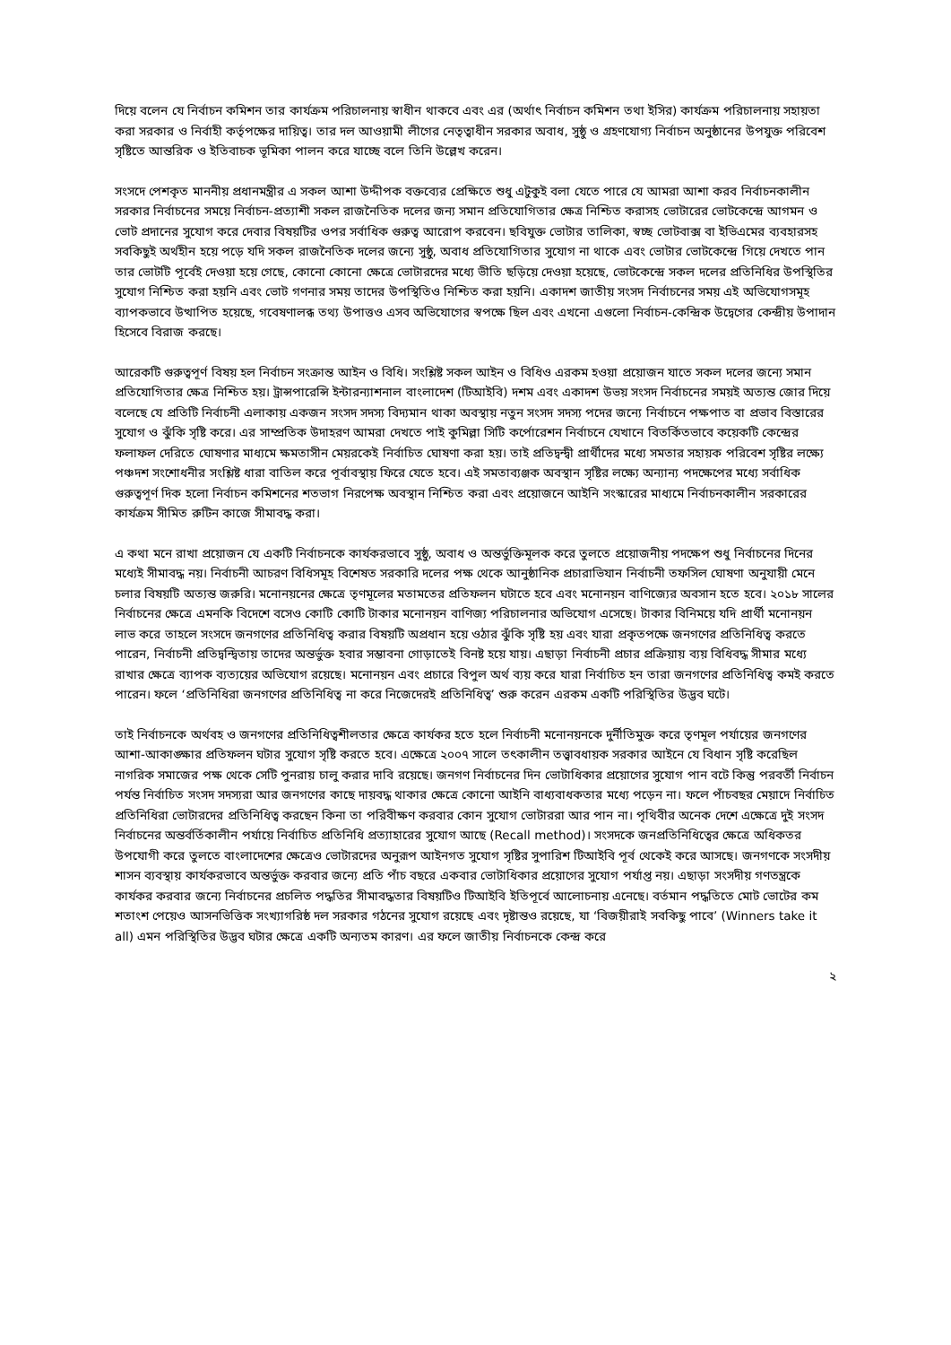দিয়ে বলেন যে নির্বাচন কমিশন তার কার্যক্রম পরিচালনায় স্বাধীন থাকবে এবং এর (অর্থাৎ নির্বাচন কমিশন তথা ইসির) কার্যক্রম পরিচালনায় সহায়তা করা সরকার ও নির্বাহী কর্তৃপক্ষের দায়িত্ব। তার দল আওয়ামী লীগের নেতৃত্বাধীন সরকার অবাধ, সুষ্ঠু ও গ্রহণযোগ্য নির্বাচন অনুষ্ঠানের উপযুক্ত পরিবেশ সৃষ্টিতে আন্তরিক ও ইতিবাচক ভূমিকা পালন করে যাচ্ছে বলে তিনি উল্লেখ করেন।
সংসদে পেশকৃত মাননীয় প্রধানমন্ত্রীর এ সকল আশা উদ্দীপক বক্তব্যের প্রেক্ষিতে শুধু এটুকুই বলা যেতে পারে যে আমরা আশা করব নির্বাচনকালীন সরকার নির্বাচনের সময়ে নির্বাচন-প্রত্যাশী সকল রাজনৈতিক দলের জন্য সমান প্রতিযোগিতার ক্ষেত্র নিশ্চিত করাসহ ভোটারের ভোটকেন্দ্রে আগমন ও ভোট প্রদানের সুযোগ করে দেবার বিষয়টির ওপর সর্বাধিক গুরুত্ব আরোপ করবেন। ছবিযুক্ত ভোটার তালিকা, স্বচ্ছ ভোটবাক্স বা ইভিএমের ব্যবহারসহ সবকিছুই অর্থহীন হয়ে পড়ে যদি সকল রাজনৈতিক দলের জন্যে সুষ্ঠু, অবাধ প্রতিযোগিতার সুযোগ না থাকে এবং ভোটার ভোটকেন্দ্রে গিয়ে দেখতে পান তার ভোটটি পূর্বেই দেওয়া হয়ে গেছে, কোনো কোনো ক্ষেত্রে ভোটারদের মধ্যে ভীতি ছড়িয়ে দেওয়া হয়েছে, ভোটকেন্দ্রে সকল দলের প্রতিনিধির উপস্থিতির সুযোগ নিশ্চিত করা হয়নি এবং ভোট গণনার সময় তাদের উপস্থিতিও নিশ্চিত করা হয়নি। একাদশ জাতীয় সংসদ নির্বাচনের সময় এই অভিযোগসমূহ ব্যাপকভাবে উত্থাপিত হয়েছে, গবেষণালব্ধ তথ্য উপাত্তও এসব অভিযোগের স্বপক্ষে ছিল এবং এখনো এগুলো নির্বাচন-কেন্দ্রিক উদ্বেগের কেন্দ্রীয় উপাদান হিসেবে বিরাজ করছে।
আরেকটি গুরুত্বপূর্ণ বিষয় হল নির্বাচন সংক্রান্ত আইন ও বিধি। সংশ্লিষ্ট সকল আইন ও বিধিও এরকম হওয়া প্রয়োজন যাতে সকল দলের জন্যে সমান প্রতিযোগিতার ক্ষেত্র নিশ্চিত হয়। ট্রান্সপারেন্সি ইন্টারন্যাশনাল বাংলাদেশ (টিআইবি) দশম এবং একাদশ উভয় সংসদ নির্বাচনের সময়ই অত্যন্ত জোর দিয়ে বলেছে যে প্রতিটি নির্বাচনী এলাকায় একজন সংসদ সদস্য বিদ্যমান থাকা অবস্থায় নতুন সংসদ সদস্য পদের জন্যে নির্বাচনে পক্ষপাত বা প্রভাব বিস্তারের সুযোগ ও ঝুঁকি সৃষ্টি করে। এর সাম্প্রতিক উদাহরণ আমরা দেখতে পাই কুমিল্লা সিটি কর্পোরেশন নির্বাচনে যেখানে বিতর্কিতভাবে কয়েকটি কেন্দ্রের ফলাফল দেরিতে ঘোষণার মাধ্যমে ক্ষমতাসীন মেয়রকেই নির্বাচিত ঘোষণা করা হয়। তাই প্রতিদ্বন্দ্বী প্রার্থীদের মধ্যে সমতার সহায়ক পরিবেশ সৃষ্টির লক্ষ্যে পঞ্চদশ সংশোধনীর সংশ্লিষ্ট ধারা বাতিল করে পূর্বাবস্থায় ফিরে যেতে হবে। এই সমতাব্যঞ্জক অবস্থান সৃষ্টির লক্ষ্যে অন্যান্য পদক্ষেপের মধ্যে সর্বাধিক গুরুত্বপূর্ণ দিক হলো নির্বাচন কমিশনের শতভাগ নিরপেক্ষ অবস্থান নিশ্চিত করা এবং প্রয়োজনে আইনি সংস্কারের মাধ্যমে নির্বাচনকালীন সরকারের কার্যক্রম সীমিত রুটিন কাজে সীমাবদ্ধ করা।
এ কথা মনে রাখা প্রয়োজন যে একটি নির্বাচনকে কার্যকরভাবে সুষ্ঠু, অবাধ ও অন্তর্ভুক্তিমূলক করে তুলতে প্রয়োজনীয় পদক্ষেপ শুধু নির্বাচনের দিনের মধ্যেই সীমাবদ্ধ নয়। নির্বাচনী আচরণ বিধিসমূহ বিশেষত সরকারি দলের পক্ষ থেকে আনুষ্ঠানিক প্রচারাভিযান নির্বাচনী তফসিল ঘোষণা অনুযায়ী মেনে চলার বিষয়টি অত্যন্ত জরুরি। মনোনয়নের ক্ষেত্রে তৃণমূলের মতামতের প্রতিফলন ঘটাতে হবে এবং মনোনয়ন বাণিজ্যের অবসান হতে হবে। ২০১৮ সালের নির্বাচনের ক্ষেত্রে এমনকি বিদেশে বসেও কোটি কোটি টাকার মনোনয়ন বাণিজ্য পরিচালনার অভিযোগ এসেছে। টাকার বিনিময়ে যদি প্রার্থী মনোনয়ন লাভ করে তাহলে সংসদে জনগণের প্রতিনিধিত্ব করার বিষয়টি অপ্রধান হয়ে ওঠার ঝুঁকি সৃষ্টি হয় এবং যারা প্রকৃতপক্ষে জনগণের প্রতিনিধিত্ব করতে পারেন, নির্বাচনী প্রতিদ্বন্দ্বিতায় তাদের অন্তর্ভুক্ত হবার সম্ভাবনা গোড়াতেই বিনষ্ট হয়ে যায়। এছাড়া নির্বাচনী প্রচার প্রক্রিয়ায় ব্যয় বিধিবদ্ধ সীমার মধ্যে রাখার ক্ষেত্রে ব্যাপক ব্যত্যয়ের অভিযোগ রয়েছে। মনোনয়ন এবং প্রচারে বিপুল অর্থ ব্যয় করে যারা নির্বাচিত হন তারা জনগণের প্রতিনিধিত্ব কমই করতে পারেন। ফলে ‘প্রতিনিধিরা জনগণের প্রতিনিধিত্ব না করে নিজেদেরই প্রতিনিধিত্ব’ শুরু করেন এরকম একটি পরিস্থিতির উদ্ভব ঘটে।
তাই নির্বাচনকে অর্থবহ ও জনগণের প্রতিনিধিত্বশীলতার ক্ষেত্রে কার্যকর হতে হলে নির্বাচনী মনোনয়নকে দুর্নীতিমুক্ত করে তৃণমূল পর্যায়ের জনগণের আশা-আকাঙ্ক্ষার প্রতিফলন ঘটার সুযোগ সৃষ্টি করতে হবে। এক্ষেত্রে ২০০৭ সালে তৎকালীন তত্ত্বাবধায়ক সরকার আইনে যে বিধান সৃষ্টি করেছিল নাগরিক সমাজের পক্ষ থেকে সেটি পুনরায় চালু করার দাবি রয়েছে। জনগণ নির্বাচনের দিন ভোটাধিকার প্রয়োগের সুযোগ পান বটে কিন্তু পরবর্তী নির্বাচন পর্যন্ত নির্বাচিত সংসদ সদস্যরা আর জনগণের কাছে দায়বদ্ধ থাকার ক্ষেত্রে কোনো আইনি বাধ্যবাধকতার মধ্যে পড়েন না। ফলে পাঁচবছর মেয়াদে নির্বাচিত প্রতিনিধিরা ভোটারদের প্রতিনিধিত্ব করছেন কিনা তা পরিবীক্ষণ করবার কোন সুযোগ ভোটাররা আর পান না। পৃথিবীর অনেক দেশে এক্ষেত্রে দুই সংসদ নির্বাচনের অন্তর্বর্তিকালীন পর্যায়ে নির্বাচিত প্রতিনিধি প্রত্যাহারের সুযোগ আছে (Recall method)। সংসদকে জনপ্রতিনিধিত্বের ক্ষেত্রে অধিকতর উপযোগী করে তুলতে বাংলাদেশের ক্ষেত্রেও ভোটারদের অনুরূপ আইনগত সুযোগ সৃষ্টির সুপারিশ টিআইবি পূর্ব থেকেই করে আসছে। জনগণকে সংসদীয় শাসন ব্যবস্থায় কার্যকরভাবে অন্তর্ভুক্ত করবার জন্যে প্রতি পাঁচ বছরে একবার ভোটাধিকার প্রয়োগের সুযোগ পর্যাপ্ত নয়। এছাড়া সংসদীয় গণতন্ত্রকে কার্যকর করবার জন্যে নির্বাচনের প্রচলিত পদ্ধতির সীমাবদ্ধতার বিষয়টিও টিআইবি ইতিপূর্বে আলোচনায় এনেছে। বর্তমান পদ্ধতিতে মোট ভোটের কম শতাংশ পেয়েও আসনভিত্তিক সংখ্যাগরিষ্ঠ দল সরকার গঠনের সুযোগ রয়েছে এবং দৃষ্টান্তও রয়েছে, যা ‘বিজয়ীরাই সবকিছু পাবে’ (Winners take it all) এমন পরিস্থিতির উদ্ভব ঘটার ক্ষেত্রে একটি অন্যতম কারণ। এর ফলে জাতীয় নির্বাচনকে কেন্দ্র করে
২